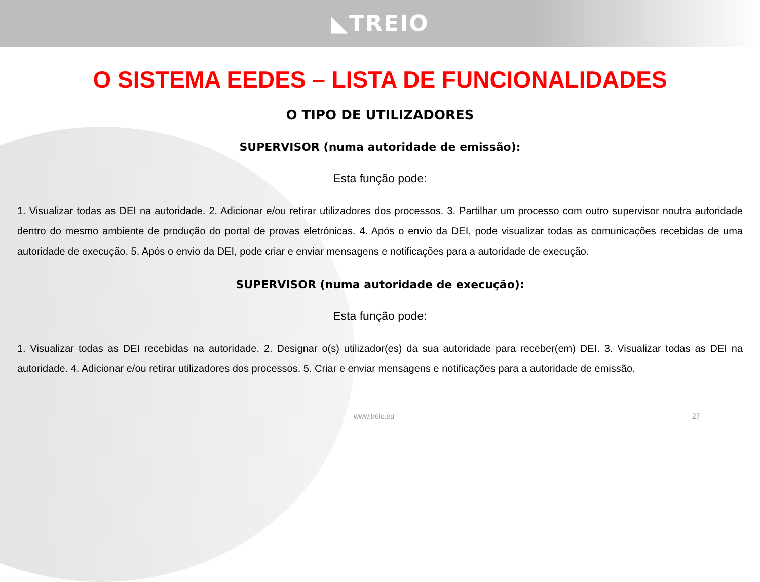◣TREIO
O SISTEMA EEDES – LISTA DE FUNCIONALIDADES
O TIPO DE UTILIZADORES
SUPERVISOR (numa autoridade de emissão):
Esta função pode:
1. Visualizar todas as DEI na autoridade. 2. Adicionar e/ou retirar utilizadores dos processos. 3. Partilhar um processo com outro supervisor noutra autoridade dentro do mesmo ambiente de produção do portal de provas eletrónicas. 4. Após o envio da DEI, pode visualizar todas as comunicações recebidas de uma autoridade de execução. 5. Após o envio da DEI, pode criar e enviar mensagens e notificações para a autoridade de execução.
SUPERVISOR (numa autoridade de execução):
Esta função pode:
1. Visualizar todas as DEI recebidas na autoridade. 2. Designar o(s) utilizador(es) da sua autoridade para receber(em) DEI. 3. Visualizar todas as DEI na autoridade. 4. Adicionar e/ou retirar utilizadores dos processos. 5. Criar e enviar mensagens e notificações para a autoridade de emissão.
www.treio.eu 27